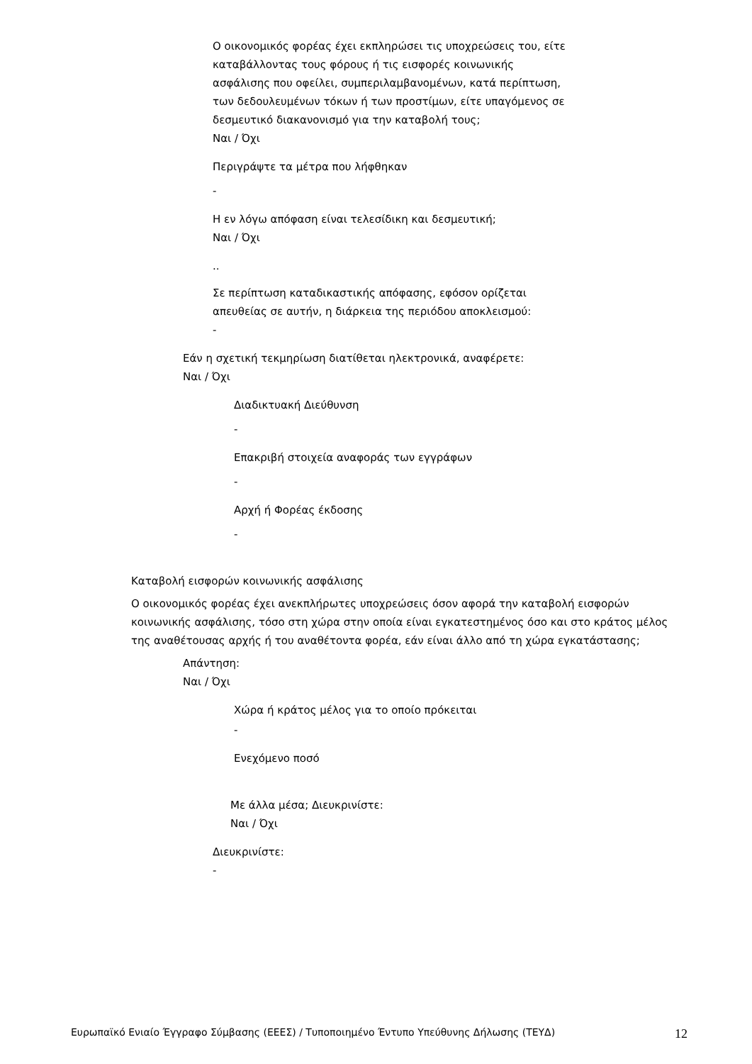Ο οικονομικός φορέας έχει εκπληρώσει τις υποχρεώσεις του, είτε
καταβάλλοντας τους φόρους ή τις εισφορές κοινωνικής
ασφάλισης που οφείλει, συμπεριλαμβανομένων, κατά περίπτωση,
των δεδουλευμένων τόκων ή των προστίμων, είτε υπαγόμενος σε
δεσμευτικό διακανονισμό για την καταβολή τους;
Ναι / Όχι
Περιγράψτε τα μέτρα που λήφθηκαν
-
Η εν λόγω απόφαση είναι τελεσίδικη και δεσμευτική;
Ναι / Όχι
..
Σε περίπτωση καταδικαστικής απόφασης, εφόσον ορίζεται
απευθείας σε αυτήν, η διάρκεια της περιόδου αποκλεισμού:
-
Εάν η σχετική τεκμηρίωση διατίθεται ηλεκτρονικά, αναφέρετε:
Ναι / Όχι
Διαδικτυακή Διεύθυνση
-
Επακριβή στοιχεία αναφοράς των εγγράφων
-
Αρχή ή Φορέας έκδοσης
-
Καταβολή εισφορών κοινωνικής ασφάλισης
Ο οικονομικός φορέας έχει ανεκπλήρωτες υποχρεώσεις όσον αφορά την καταβολή εισφορών κοινωνικής ασφάλισης, τόσο στη χώρα στην οποία είναι εγκατεστημένος όσο και στο κράτος μέλος της αναθέτουσας αρχής ή του αναθέτοντα φορέα, εάν είναι άλλο από τη χώρα εγκατάστασης;
Απάντηση:
Ναι / Όχι
Χώρα ή κράτος μέλος για το οποίο πρόκειται
-
Ενεχόμενο ποσό
Με άλλα μέσα; Διευκρινίστε:
Ναι / Όχι
Διευκρινίστε:
-
Ευρωπαϊκό Ενιαίο Έγγραφο Σύμβασης (ΕΕΕΣ) / Τυποποιημένο Έντυπο Υπεύθυνης Δήλωσης (ΤΕΥΔ) 12